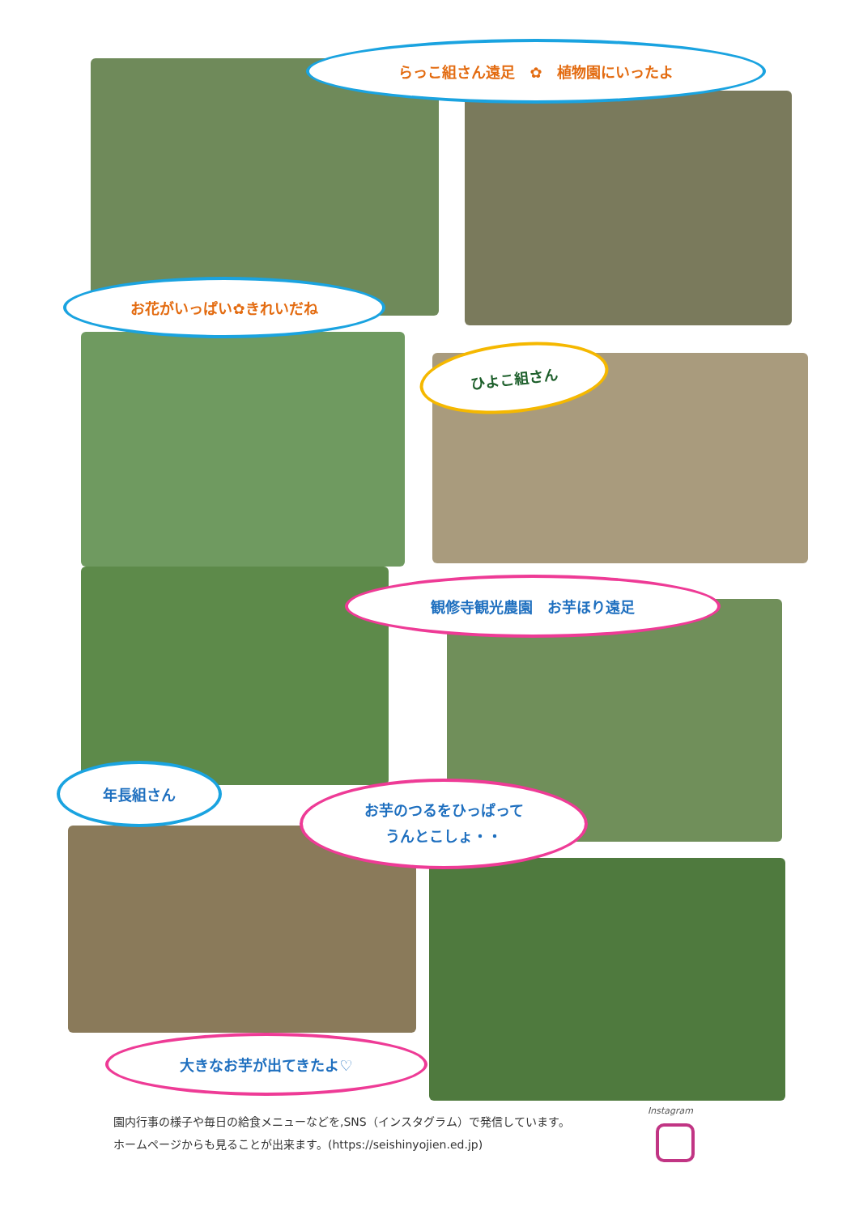らっこ組さん遠足　✿　植物園にいったよ
お花がいっぱい✿きれいだね
ひよこ組さん
観修寺観光農園　お芋ほり遠足
年長組さん
お芋のつるをひっぱって
うんとこしょ・・
大きなお芋が出てきたよ♡
園内行事の様子や毎日の給食メニューなどを,SNS（インスタグラム）で発信しています。
ホームページからも見ることが出来ます。(https://seishinyojien.ed.jp)
Instagram